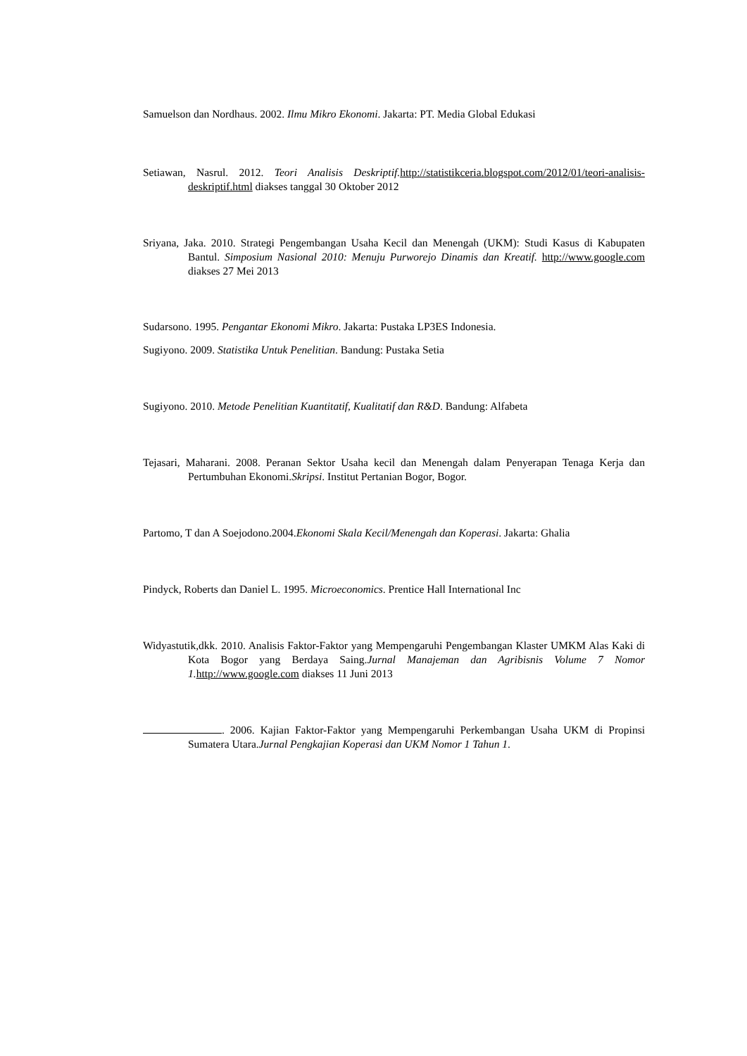Samuelson dan Nordhaus. 2002. Ilmu Mikro Ekonomi. Jakarta: PT. Media Global Edukasi
Setiawan, Nasrul. 2012. Teori Analisis Deskriptif. http://statistikceria.blogspot.com/2012/01/teori-analisis-deskriptif.html diakses tanggal 30 Oktober 2012
Sriyana, Jaka. 2010. Strategi Pengembangan Usaha Kecil dan Menengah (UKM): Studi Kasus di Kabupaten Bantul. Simposium Nasional 2010: Menuju Purworejo Dinamis dan Kreatif. http://www.google.com diakses 27 Mei 2013
Sudarsono. 1995. Pengantar Ekonomi Mikro. Jakarta: Pustaka LP3ES Indonesia.
Sugiyono. 2009. Statistika Untuk Penelitian. Bandung: Pustaka Setia
Sugiyono. 2010. Metode Penelitian Kuantitatif, Kualitatif dan R&D. Bandung: Alfabeta
Tejasari, Maharani. 2008. Peranan Sektor Usaha kecil dan Menengah dalam Penyerapan Tenaga Kerja dan Pertumbuhan Ekonomi.Skripsi. Institut Pertanian Bogor, Bogor.
Partomo, T dan A Soejodono.2004.Ekonomi Skala Kecil/Menengah dan Koperasi. Jakarta: Ghalia
Pindyck, Roberts dan Daniel L. 1995. Microeconomics. Prentice Hall International Inc
Widyastutik,dkk. 2010. Analisis Faktor-Faktor yang Mempengaruhi Pengembangan Klaster UMKM Alas Kaki di Kota Bogor yang Berdaya Saing.Jurnal Manajeman dan Agribisnis Volume 7 Nomor 1. http://www.google.com diakses 11 Juni 2013
. 2006. Kajian Faktor-Faktor yang Mempengaruhi Perkembangan Usaha UKM di Propinsi Sumatera Utara.Jurnal Pengkajian Koperasi dan UKM Nomor 1 Tahun 1.